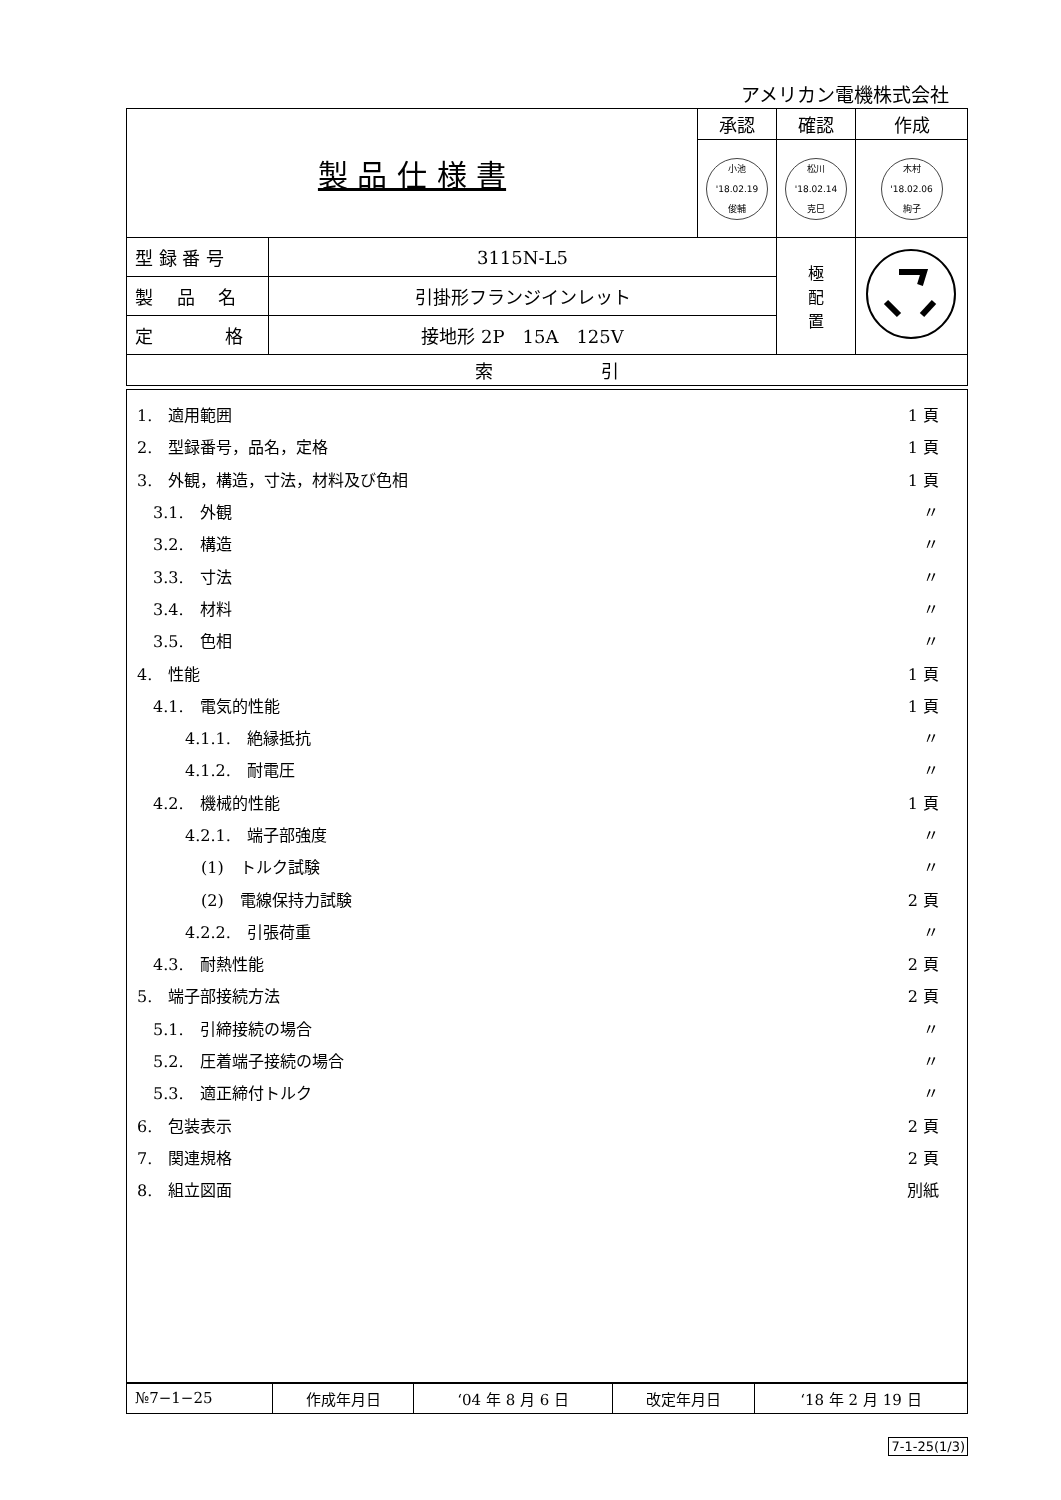アメリカン電機株式会社
| 製 品 仕 様 書 | | 承認 | 確認 | 作成 |
| | | 小池 '18.02.19 俊輔 | 松川 '18.02.14 克巳 | 木村 '18.02.06 絢子 |
| 型 録 番 号 | 3115N-L5 | | 極 配 置 | |
| 製 品 名 | 引掛形フランジインレット | | | |
| 定 格 | 接地形 2P 15A 125V | | | |
| 索 引 | | | | |
1.　適用範囲 1 頁
2.　型録番号，品名，定格 1 頁
3.　外観，構造，寸法，材料及び色相 1 頁
　3.1.　外観 〃
　3.2.　構造 〃
　3.3.　寸法 〃
　3.4.　材料 〃
　3.5.　色相 〃
4.　性能 1 頁
　4.1.　電気的性能 1 頁
　　　4.1.1.　絶縁抵抗 〃
　　　4.1.2.　耐電圧 〃
　4.2.　機械的性能 1 頁
　　　4.2.1.　端子部強度 〃
　　　　(1)　トルク試験 〃
　　　　(2)　電線保持力試験 2 頁
　　　4.2.2.　引張荷重 〃
　4.3.　耐熱性能 2 頁
5.　端子部接続方法 2 頁
　5.1.　引締接続の場合 〃
　5.2.　圧着端子接続の場合 〃
　5.3.　適正締付トルク 〃
6.　包装表示 2 頁
7.　関連規格 2 頁
8.　組立図面 別紙
| №7−1−25 | 作成年月日 | ‘04 年 8 月 6 日 | 改定年月日 | ‘18 年 2 月 19 日 |
7-1-25(1/3)